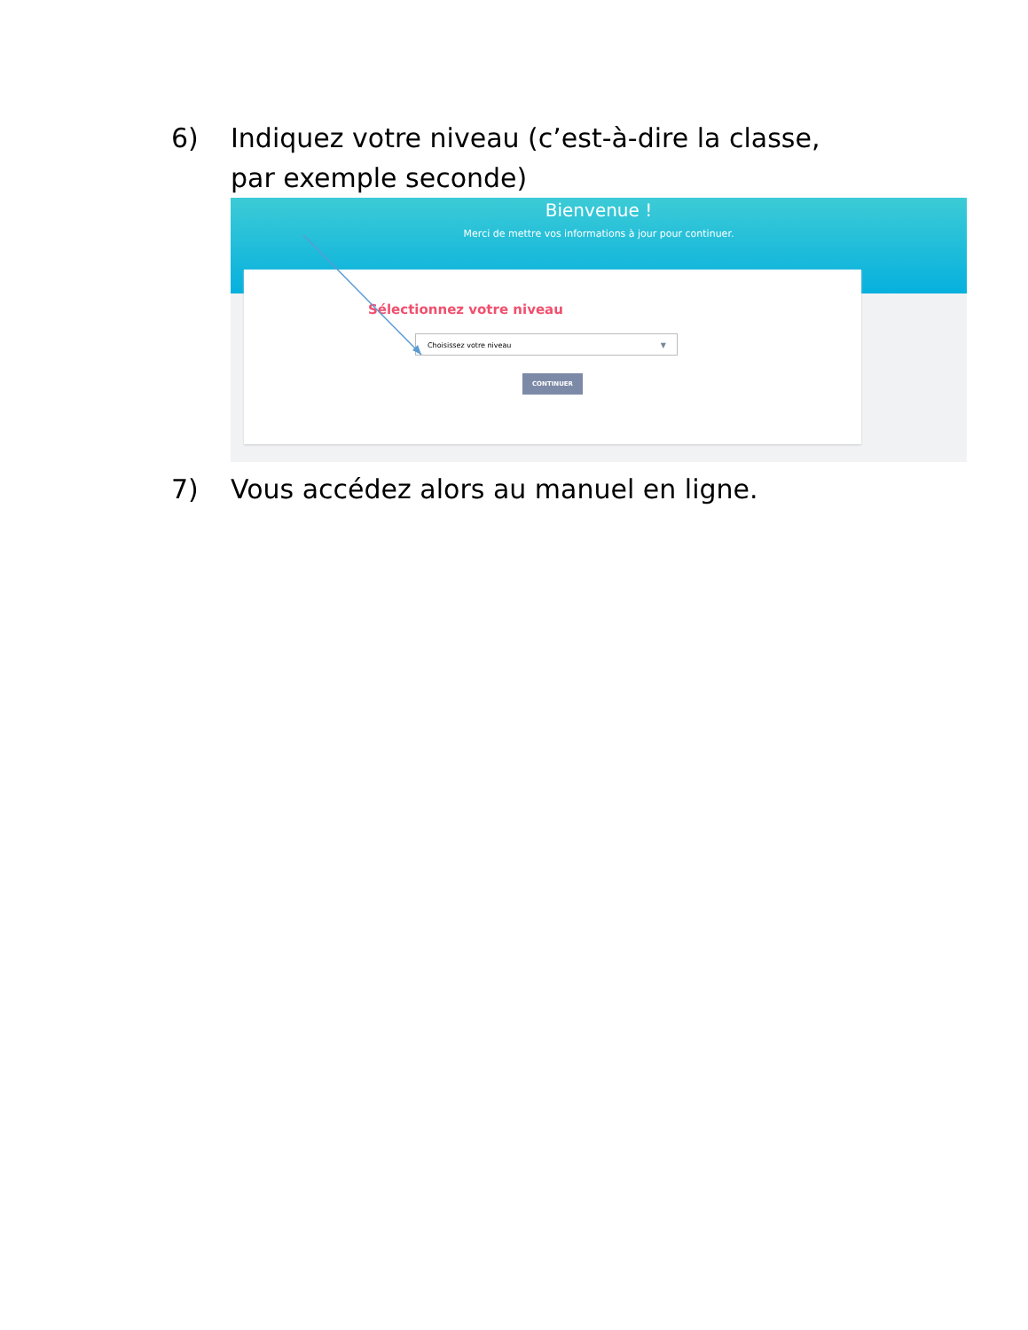6) Indiquez votre niveau (c’est-à-dire la classe, par exemple seconde)
Bienvenue !
Merci de mettre vos informations à jour pour continuer.
Sélectionnez votre niveau
Choisissez votre niveau ▼
CONTINUER
7) Vous accédez alors au manuel en ligne.